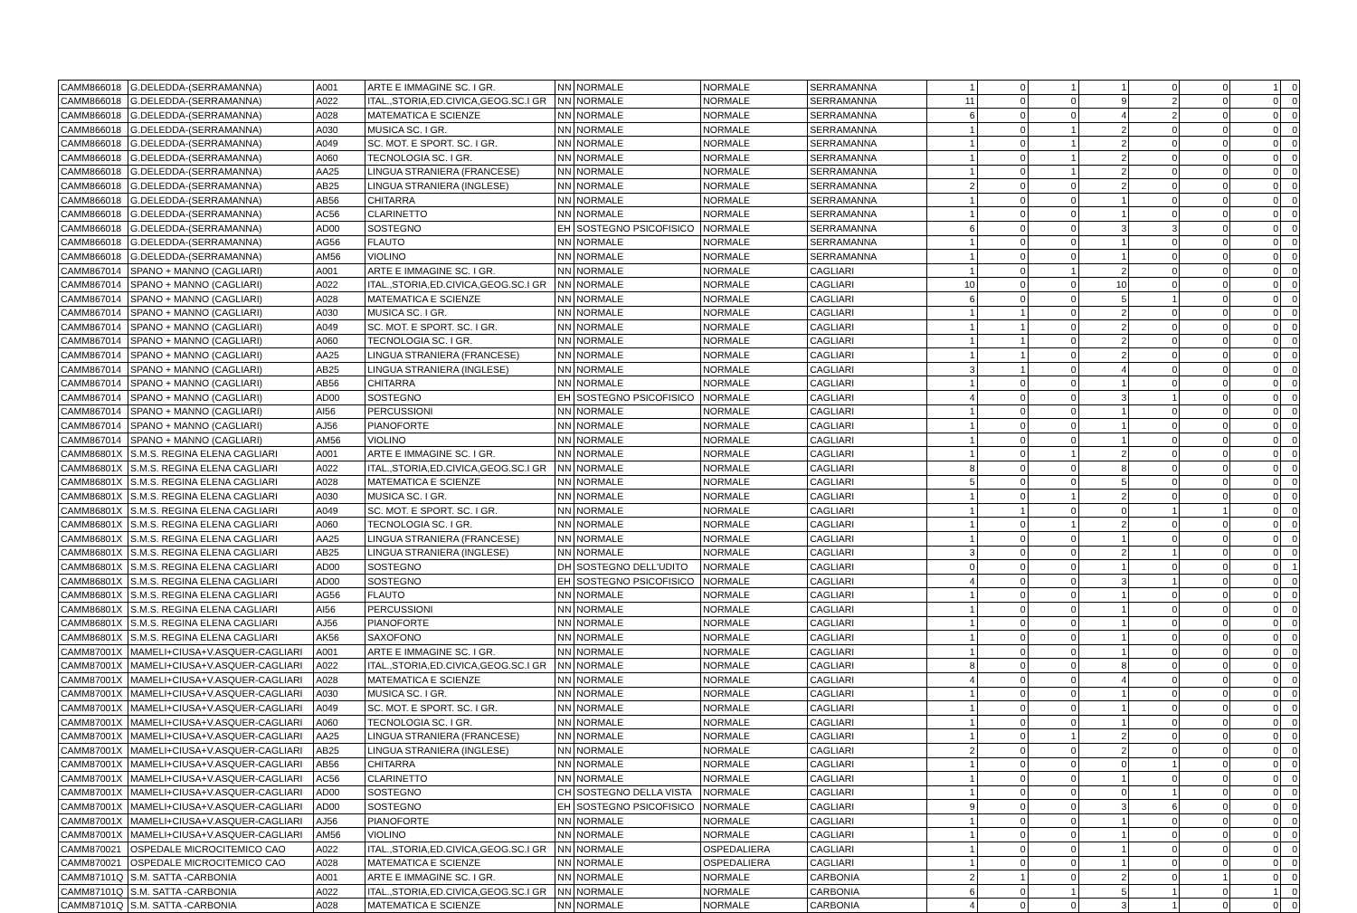| CAMM866018 | G.DELEDDA-(SERRAMANNA) | A001 | ARTE E IMMAGINE SC. I GR. | NN | NORMALE | NORMALE | SERRAMANNA | 1 | 0 | 1 | 1 | 0 | 0 | 1 | 0 |
| CAMM866018 | G.DELEDDA-(SERRAMANNA) | A022 | ITAL.,STORIA,ED.CIVICA,GEOG.SC.I GR | NN | NORMALE | NORMALE | SERRAMANNA | 11 | 0 | 0 | 9 | 2 | 0 | 0 | 0 |
| CAMM866018 | G.DELEDDA-(SERRAMANNA) | A028 | MATEMATICA E SCIENZE | NN | NORMALE | NORMALE | SERRAMANNA | 6 | 0 | 0 | 4 | 2 | 0 | 0 | 0 |
| CAMM866018 | G.DELEDDA-(SERRAMANNA) | A030 | MUSICA SC. I GR. | NN | NORMALE | NORMALE | SERRAMANNA | 1 | 0 | 1 | 2 | 0 | 0 | 0 | 0 |
| CAMM866018 | G.DELEDDA-(SERRAMANNA) | A049 | SC. MOT. E SPORT. SC. I GR. | NN | NORMALE | NORMALE | SERRAMANNA | 1 | 0 | 1 | 2 | 0 | 0 | 0 | 0 |
| CAMM866018 | G.DELEDDA-(SERRAMANNA) | A060 | TECNOLOGIA SC. I GR. | NN | NORMALE | NORMALE | SERRAMANNA | 1 | 0 | 1 | 2 | 0 | 0 | 0 | 0 |
| CAMM866018 | G.DELEDDA-(SERRAMANNA) | AA25 | LINGUA STRANIERA (FRANCESE) | NN | NORMALE | NORMALE | SERRAMANNA | 1 | 0 | 1 | 2 | 0 | 0 | 0 | 0 |
| CAMM866018 | G.DELEDDA-(SERRAMANNA) | AB25 | LINGUA STRANIERA (INGLESE) | NN | NORMALE | NORMALE | SERRAMANNA | 2 | 0 | 0 | 2 | 0 | 0 | 0 | 0 |
| CAMM866018 | G.DELEDDA-(SERRAMANNA) | AB56 | CHITARRA | NN | NORMALE | NORMALE | SERRAMANNA | 1 | 0 | 0 | 1 | 0 | 0 | 0 | 0 |
| CAMM866018 | G.DELEDDA-(SERRAMANNA) | AC56 | CLARINETTO | NN | NORMALE | NORMALE | SERRAMANNA | 1 | 0 | 0 | 1 | 0 | 0 | 0 | 0 |
| CAMM866018 | G.DELEDDA-(SERRAMANNA) | AD00 | SOSTEGNO | EH | SOSTEGNO PSICOFISICO | NORMALE | SERRAMANNA | 6 | 0 | 0 | 3 | 3 | 0 | 0 | 0 |
| CAMM866018 | G.DELEDDA-(SERRAMANNA) | AG56 | FLAUTO | NN | NORMALE | NORMALE | SERRAMANNA | 1 | 0 | 0 | 1 | 0 | 0 | 0 | 0 |
| CAMM866018 | G.DELEDDA-(SERRAMANNA) | AM56 | VIOLINO | NN | NORMALE | NORMALE | SERRAMANNA | 1 | 0 | 0 | 1 | 0 | 0 | 0 | 0 |
| CAMM867014 | SPANO + MANNO (CAGLIARI) | A001 | ARTE E IMMAGINE SC. I GR. | NN | NORMALE | NORMALE | CAGLIARI | 1 | 0 | 1 | 2 | 0 | 0 | 0 | 0 |
| CAMM867014 | SPANO + MANNO (CAGLIARI) | A022 | ITAL.,STORIA,ED.CIVICA,GEOG.SC.I GR | NN | NORMALE | NORMALE | CAGLIARI | 10 | 0 | 0 | 10 | 0 | 0 | 0 | 0 |
| CAMM867014 | SPANO + MANNO (CAGLIARI) | A028 | MATEMATICA E SCIENZE | NN | NORMALE | NORMALE | CAGLIARI | 6 | 0 | 0 | 5 | 1 | 0 | 0 | 0 |
| CAMM867014 | SPANO + MANNO (CAGLIARI) | A030 | MUSICA SC. I GR. | NN | NORMALE | NORMALE | CAGLIARI | 1 | 1 | 0 | 2 | 0 | 0 | 0 | 0 |
| CAMM867014 | SPANO + MANNO (CAGLIARI) | A049 | SC. MOT. E SPORT. SC. I GR. | NN | NORMALE | NORMALE | CAGLIARI | 1 | 1 | 0 | 2 | 0 | 0 | 0 | 0 |
| CAMM867014 | SPANO + MANNO (CAGLIARI) | A060 | TECNOLOGIA SC. I GR. | NN | NORMALE | NORMALE | CAGLIARI | 1 | 1 | 0 | 2 | 0 | 0 | 0 | 0 |
| CAMM867014 | SPANO + MANNO (CAGLIARI) | AA25 | LINGUA STRANIERA (FRANCESE) | NN | NORMALE | NORMALE | CAGLIARI | 1 | 1 | 0 | 2 | 0 | 0 | 0 | 0 |
| CAMM867014 | SPANO + MANNO (CAGLIARI) | AB25 | LINGUA STRANIERA (INGLESE) | NN | NORMALE | NORMALE | CAGLIARI | 3 | 1 | 0 | 4 | 0 | 0 | 0 | 0 |
| CAMM867014 | SPANO + MANNO (CAGLIARI) | AB56 | CHITARRA | NN | NORMALE | NORMALE | CAGLIARI | 1 | 0 | 0 | 1 | 0 | 0 | 0 | 0 |
| CAMM867014 | SPANO + MANNO (CAGLIARI) | AD00 | SOSTEGNO | EH | SOSTEGNO PSICOFISICO | NORMALE | CAGLIARI | 4 | 0 | 0 | 3 | 1 | 0 | 0 | 0 |
| CAMM867014 | SPANO + MANNO (CAGLIARI) | AI56 | PERCUSSIONI | NN | NORMALE | NORMALE | CAGLIARI | 1 | 0 | 0 | 1 | 0 | 0 | 0 | 0 |
| CAMM867014 | SPANO + MANNO (CAGLIARI) | AJ56 | PIANOFORTE | NN | NORMALE | NORMALE | CAGLIARI | 1 | 0 | 0 | 1 | 0 | 0 | 0 | 0 |
| CAMM867014 | SPANO + MANNO (CAGLIARI) | AM56 | VIOLINO | NN | NORMALE | NORMALE | CAGLIARI | 1 | 0 | 0 | 1 | 0 | 0 | 0 | 0 |
| CAMM86801X | S.M.S. REGINA ELENA CAGLIARI | A001 | ARTE E IMMAGINE SC. I GR. | NN | NORMALE | NORMALE | CAGLIARI | 1 | 0 | 1 | 2 | 0 | 0 | 0 | 0 |
| CAMM86801X | S.M.S. REGINA ELENA CAGLIARI | A022 | ITAL.,STORIA,ED.CIVICA,GEOG.SC.I GR | NN | NORMALE | NORMALE | CAGLIARI | 8 | 0 | 0 | 8 | 0 | 0 | 0 | 0 |
| CAMM86801X | S.M.S. REGINA ELENA CAGLIARI | A028 | MATEMATICA E SCIENZE | NN | NORMALE | NORMALE | CAGLIARI | 5 | 0 | 0 | 5 | 0 | 0 | 0 | 0 |
| CAMM86801X | S.M.S. REGINA ELENA CAGLIARI | A030 | MUSICA SC. I GR. | NN | NORMALE | NORMALE | CAGLIARI | 1 | 0 | 1 | 2 | 0 | 0 | 0 | 0 |
| CAMM86801X | S.M.S. REGINA ELENA CAGLIARI | A049 | SC. MOT. E SPORT. SC. I GR. | NN | NORMALE | NORMALE | CAGLIARI | 1 | 1 | 0 | 0 | 1 | 1 | 0 | 0 |
| CAMM86801X | S.M.S. REGINA ELENA CAGLIARI | A060 | TECNOLOGIA SC. I GR. | NN | NORMALE | NORMALE | CAGLIARI | 1 | 0 | 1 | 2 | 0 | 0 | 0 | 0 |
| CAMM86801X | S.M.S. REGINA ELENA CAGLIARI | AA25 | LINGUA STRANIERA (FRANCESE) | NN | NORMALE | NORMALE | CAGLIARI | 1 | 0 | 0 | 1 | 0 | 0 | 0 | 0 |
| CAMM86801X | S.M.S. REGINA ELENA CAGLIARI | AB25 | LINGUA STRANIERA (INGLESE) | NN | NORMALE | NORMALE | CAGLIARI | 3 | 0 | 0 | 2 | 1 | 0 | 0 | 0 |
| CAMM86801X | S.M.S. REGINA ELENA CAGLIARI | AD00 | SOSTEGNO | DH | SOSTEGNO DELL'UDITO | NORMALE | CAGLIARI | 0 | 0 | 0 | 1 | 0 | 0 | 0 | 1 |
| CAMM86801X | S.M.S. REGINA ELENA CAGLIARI | AD00 | SOSTEGNO | EH | SOSTEGNO PSICOFISICO | NORMALE | CAGLIARI | 4 | 0 | 0 | 3 | 1 | 0 | 0 | 0 |
| CAMM86801X | S.M.S. REGINA ELENA CAGLIARI | AG56 | FLAUTO | NN | NORMALE | NORMALE | CAGLIARI | 1 | 0 | 0 | 1 | 0 | 0 | 0 | 0 |
| CAMM86801X | S.M.S. REGINA ELENA CAGLIARI | AI56 | PERCUSSIONI | NN | NORMALE | NORMALE | CAGLIARI | 1 | 0 | 0 | 1 | 0 | 0 | 0 | 0 |
| CAMM86801X | S.M.S. REGINA ELENA CAGLIARI | AJ56 | PIANOFORTE | NN | NORMALE | NORMALE | CAGLIARI | 1 | 0 | 0 | 1 | 0 | 0 | 0 | 0 |
| CAMM86801X | S.M.S. REGINA ELENA CAGLIARI | AK56 | SAXOFONO | NN | NORMALE | NORMALE | CAGLIARI | 1 | 0 | 0 | 1 | 0 | 0 | 0 | 0 |
| CAMM87001X | MAMELI+CIUSA+V.ASQUER-CAGLIARI | A001 | ARTE E IMMAGINE SC. I GR. | NN | NORMALE | NORMALE | CAGLIARI | 1 | 0 | 0 | 1 | 0 | 0 | 0 | 0 |
| CAMM87001X | MAMELI+CIUSA+V.ASQUER-CAGLIARI | A022 | ITAL.,STORIA,ED.CIVICA,GEOG.SC.I GR | NN | NORMALE | NORMALE | CAGLIARI | 8 | 0 | 0 | 8 | 0 | 0 | 0 | 0 |
| CAMM87001X | MAMELI+CIUSA+V.ASQUER-CAGLIARI | A028 | MATEMATICA E SCIENZE | NN | NORMALE | NORMALE | CAGLIARI | 4 | 0 | 0 | 4 | 0 | 0 | 0 | 0 |
| CAMM87001X | MAMELI+CIUSA+V.ASQUER-CAGLIARI | A030 | MUSICA SC. I GR. | NN | NORMALE | NORMALE | CAGLIARI | 1 | 0 | 0 | 1 | 0 | 0 | 0 | 0 |
| CAMM87001X | MAMELI+CIUSA+V.ASQUER-CAGLIARI | A049 | SC. MOT. E SPORT. SC. I GR. | NN | NORMALE | NORMALE | CAGLIARI | 1 | 0 | 0 | 1 | 0 | 0 | 0 | 0 |
| CAMM87001X | MAMELI+CIUSA+V.ASQUER-CAGLIARI | A060 | TECNOLOGIA SC. I GR. | NN | NORMALE | NORMALE | CAGLIARI | 1 | 0 | 0 | 1 | 0 | 0 | 0 | 0 |
| CAMM87001X | MAMELI+CIUSA+V.ASQUER-CAGLIARI | AA25 | LINGUA STRANIERA (FRANCESE) | NN | NORMALE | NORMALE | CAGLIARI | 1 | 0 | 1 | 2 | 0 | 0 | 0 | 0 |
| CAMM87001X | MAMELI+CIUSA+V.ASQUER-CAGLIARI | AB25 | LINGUA STRANIERA (INGLESE) | NN | NORMALE | NORMALE | CAGLIARI | 2 | 0 | 0 | 2 | 0 | 0 | 0 | 0 |
| CAMM87001X | MAMELI+CIUSA+V.ASQUER-CAGLIARI | AB56 | CHITARRA | NN | NORMALE | NORMALE | CAGLIARI | 1 | 0 | 0 | 0 | 1 | 0 | 0 | 0 |
| CAMM87001X | MAMELI+CIUSA+V.ASQUER-CAGLIARI | AC56 | CLARINETTO | NN | NORMALE | NORMALE | CAGLIARI | 1 | 0 | 0 | 1 | 0 | 0 | 0 | 0 |
| CAMM87001X | MAMELI+CIUSA+V.ASQUER-CAGLIARI | AD00 | SOSTEGNO | CH | SOSTEGNO DELLA VISTA | NORMALE | CAGLIARI | 1 | 0 | 0 | 0 | 1 | 0 | 0 | 0 |
| CAMM87001X | MAMELI+CIUSA+V.ASQUER-CAGLIARI | AD00 | SOSTEGNO | EH | SOSTEGNO PSICOFISICO | NORMALE | CAGLIARI | 9 | 0 | 0 | 3 | 6 | 0 | 0 | 0 |
| CAMM87001X | MAMELI+CIUSA+V.ASQUER-CAGLIARI | AJ56 | PIANOFORTE | NN | NORMALE | NORMALE | CAGLIARI | 1 | 0 | 0 | 1 | 0 | 0 | 0 | 0 |
| CAMM87001X | MAMELI+CIUSA+V.ASQUER-CAGLIARI | AM56 | VIOLINO | NN | NORMALE | NORMALE | CAGLIARI | 1 | 0 | 0 | 1 | 0 | 0 | 0 | 0 |
| CAMM870021 | OSPEDALE MICROCITEMICO CAO | A022 | ITAL.,STORIA,ED.CIVICA,GEOG.SC.I GR | NN | NORMALE | OSPEDALIERA | CAGLIARI | 1 | 0 | 0 | 1 | 0 | 0 | 0 | 0 |
| CAMM870021 | OSPEDALE MICROCITEMICO CAO | A028 | MATEMATICA E SCIENZE | NN | NORMALE | OSPEDALIERA | CAGLIARI | 1 | 0 | 0 | 1 | 0 | 0 | 0 | 0 |
| CAMM87101Q | S.M. SATTA -CARBONIA | A001 | ARTE E IMMAGINE SC. I GR. | NN | NORMALE | NORMALE | CARBONIA | 2 | 1 | 0 | 2 | 0 | 1 | 0 | 0 |
| CAMM87101Q | S.M. SATTA -CARBONIA | A022 | ITAL.,STORIA,ED.CIVICA,GEOG.SC.I GR | NN | NORMALE | NORMALE | CARBONIA | 6 | 0 | 1 | 5 | 1 | 0 | 1 | 0 |
| CAMM87101Q | S.M. SATTA -CARBONIA | A028 | MATEMATICA E SCIENZE | NN | NORMALE | NORMALE | CARBONIA | 4 | 0 | 0 | 3 | 1 | 0 | 0 | 0 |